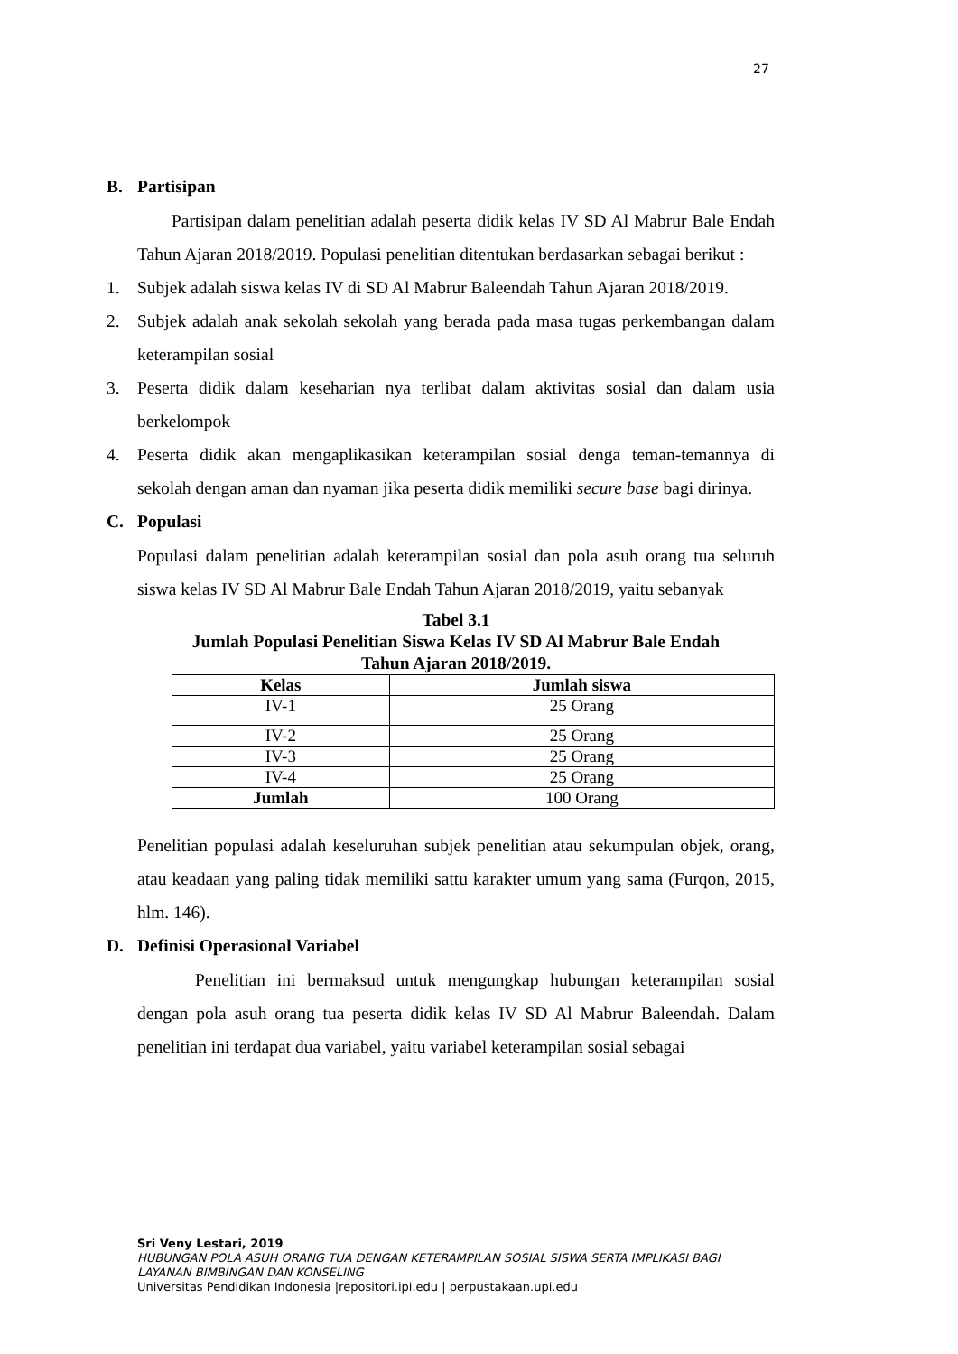27
B. Partisipan
Partisipan dalam penelitian adalah peserta didik kelas IV SD Al Mabrur Bale Endah Tahun Ajaran 2018/2019. Populasi penelitian ditentukan berdasarkan sebagai berikut :
1. Subjek adalah siswa kelas IV di SD Al Mabrur Baleendah Tahun Ajaran 2018/2019.
2. Subjek adalah anak sekolah sekolah yang berada pada masa tugas perkembangan dalam keterampilan sosial
3. Peserta didik dalam keseharian nya terlibat dalam aktivitas sosial dan dalam usia berkelompok
4. Peserta didik akan mengaplikasikan keterampilan sosial denga teman-temannya di sekolah dengan aman dan nyaman jika peserta didik memiliki secure base bagi dirinya.
C. Populasi
Populasi dalam penelitian adalah keterampilan sosial dan pola asuh orang tua seluruh siswa kelas IV SD Al Mabrur Bale Endah Tahun Ajaran 2018/2019, yaitu sebanyak
Tabel 3.1
Jumlah Populasi Penelitian Siswa Kelas IV SD Al Mabrur Bale Endah
Tahun Ajaran 2018/2019.
| Kelas | Jumlah siswa |
| --- | --- |
| IV-1 | 25 Orang |
| IV-2 | 25 Orang |
| IV-3 | 25 Orang |
| IV-4 | 25 Orang |
| Jumlah | 100 Orang |
Penelitian populasi adalah keseluruhan subjek penelitian atau sekumpulan objek, orang, atau keadaan yang paling tidak memiliki sattu karakter umum yang sama (Furqon, 2015, hlm. 146).
D. Definisi Operasional Variabel
Penelitian ini bermaksud untuk mengungkap hubungan keterampilan sosial dengan pola asuh orang tua peserta didik kelas IV SD Al Mabrur Baleendah. Dalam penelitian ini terdapat dua variabel, yaitu variabel keterampilan sosial sebagai
Sri Veny Lestari, 2019
HUBUNGAN POLA ASUH ORANG TUA DENGAN KETERAMPILAN SOSIAL SISWA SERTA IMPLIKASI BAGI
LAYANAN BIMBINGAN DAN KONSELING
Universitas Pendidikan Indonesia |repositori.ipi.edu | perpustakaan.upi.edu